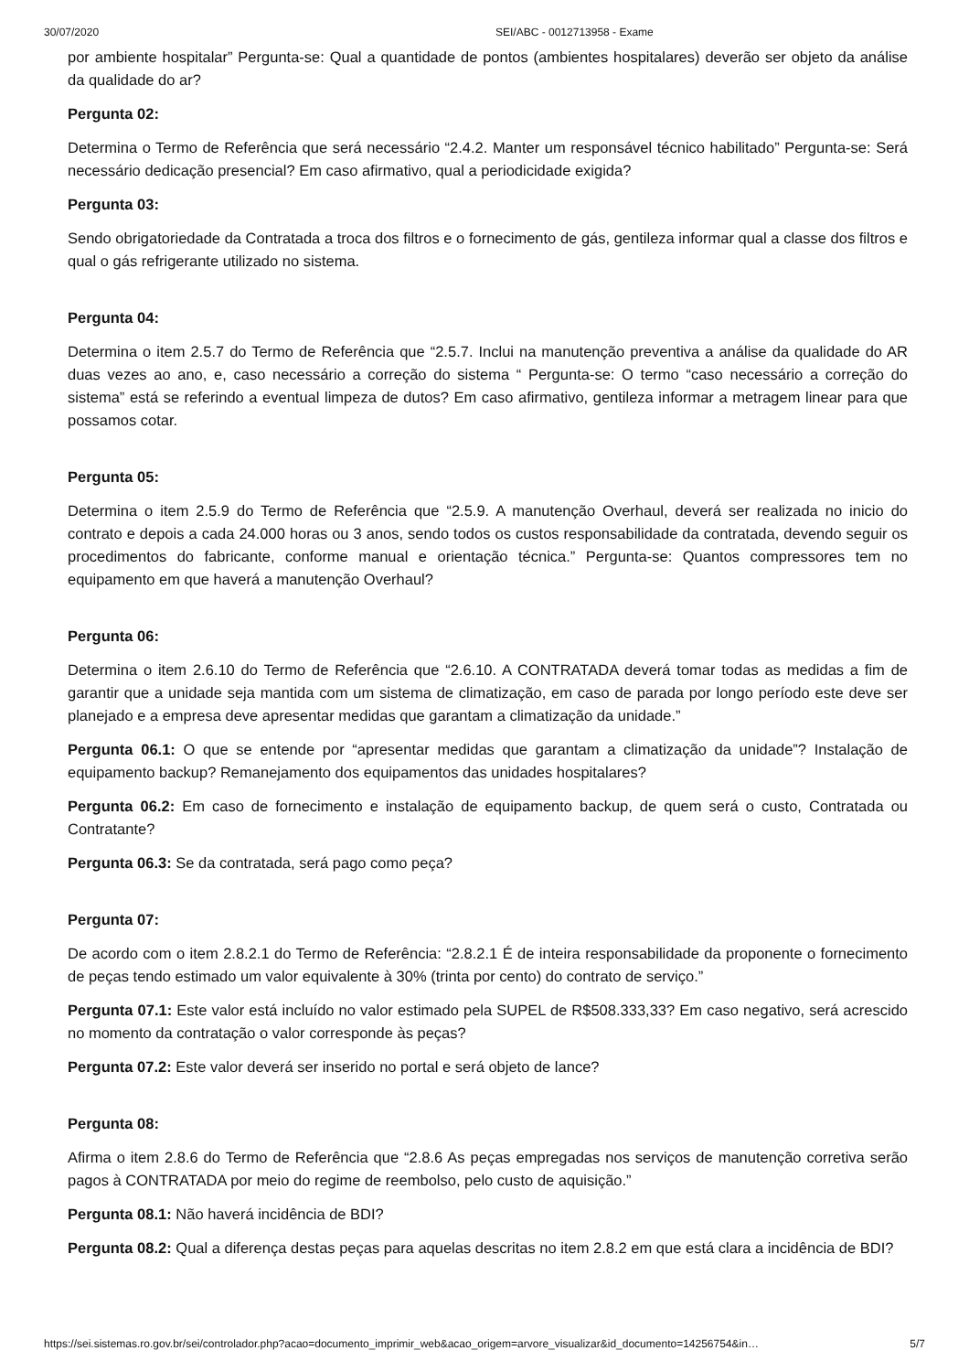30/07/2020 SEI/ABC - 0012713958 - Exame
por ambiente hospitalar” Pergunta-se: Qual a quantidade de pontos (ambientes hospitalares) deverão ser objeto da análise da qualidade do ar?
Pergunta 02:
Determina o Termo de Referência que será necessário “2.4.2. Manter um responsável técnico habilitado” Pergunta-se: Será necessário dedicação presencial? Em caso afirmativo, qual a periodicidade exigida?
Pergunta 03:
Sendo obrigatoriedade da Contratada a troca dos filtros e o fornecimento de gás, gentileza informar qual a classe dos filtros e qual o gás refrigerante utilizado no sistema.
Pergunta 04:
Determina o item 2.5.7 do Termo de Referência que “2.5.7. Inclui na manutenção preventiva a análise da qualidade do AR duas vezes ao ano, e, caso necessário a correção do sistema “ Pergunta-se: O termo “caso necessário a correção do sistema” está se referindo a eventual limpeza de dutos? Em caso afirmativo, gentileza informar a metragem linear para que possamos cotar.
Pergunta 05:
Determina o item 2.5.9 do Termo de Referência que “2.5.9. A manutenção Overhaul, deverá ser realizada no inicio do contrato e depois a cada 24.000 horas ou 3 anos, sendo todos os custos responsabilidade da contratada, devendo seguir os procedimentos do fabricante, conforme manual e orientação técnica.” Pergunta-se: Quantos compressores tem no equipamento em que haverá a manutenção Overhaul?
Pergunta 06:
Determina o item 2.6.10 do Termo de Referência que “2.6.10. A CONTRATADA deverá tomar todas as medidas a fim de garantir que a unidade seja mantida com um sistema de climatização, em caso de parada por longo período este deve ser planejado e a empresa deve apresentar medidas que garantam a climatização da unidade.”
Pergunta 06.1: O que se entende por “apresentar medidas que garantam a climatização da unidade”? Instalação de equipamento backup? Remanejamento dos equipamentos das unidades hospitalares?
Pergunta 06.2: Em caso de fornecimento e instalação de equipamento backup, de quem será o custo, Contratada ou Contratante?
Pergunta 06.3: Se da contratada, será pago como peça?
Pergunta 07:
De acordo com o item 2.8.2.1 do Termo de Referência: “2.8.2.1 É de inteira responsabilidade da proponente o fornecimento de peças tendo estimado um valor equivalente à 30% (trinta por cento) do contrato de serviço.”
Pergunta 07.1: Este valor está incluído no valor estimado pela SUPEL de R$508.333,33? Em caso negativo, será acrescido no momento da contratação o valor corresponde às peças?
Pergunta 07.2: Este valor deverá ser inserido no portal e será objeto de lance?
Pergunta 08:
Afirma o item 2.8.6 do Termo de Referência que “2.8.6 As peças empregadas nos serviços de manutenção corretiva serão pagos à CONTRATADA por meio do regime de reembolso, pelo custo de aquisição.”
Pergunta 08.1: Não haverá incidência de BDI?
Pergunta 08.2: Qual a diferença destas peças para aquelas descritas no item 2.8.2 em que está clara a incidência de BDI?
https://sei.sistemas.ro.gov.br/sei/controlador.php?acao=documento_imprimir_web&acao_origem=arvore_visualizar&id_documento=14256754&in… 5/7